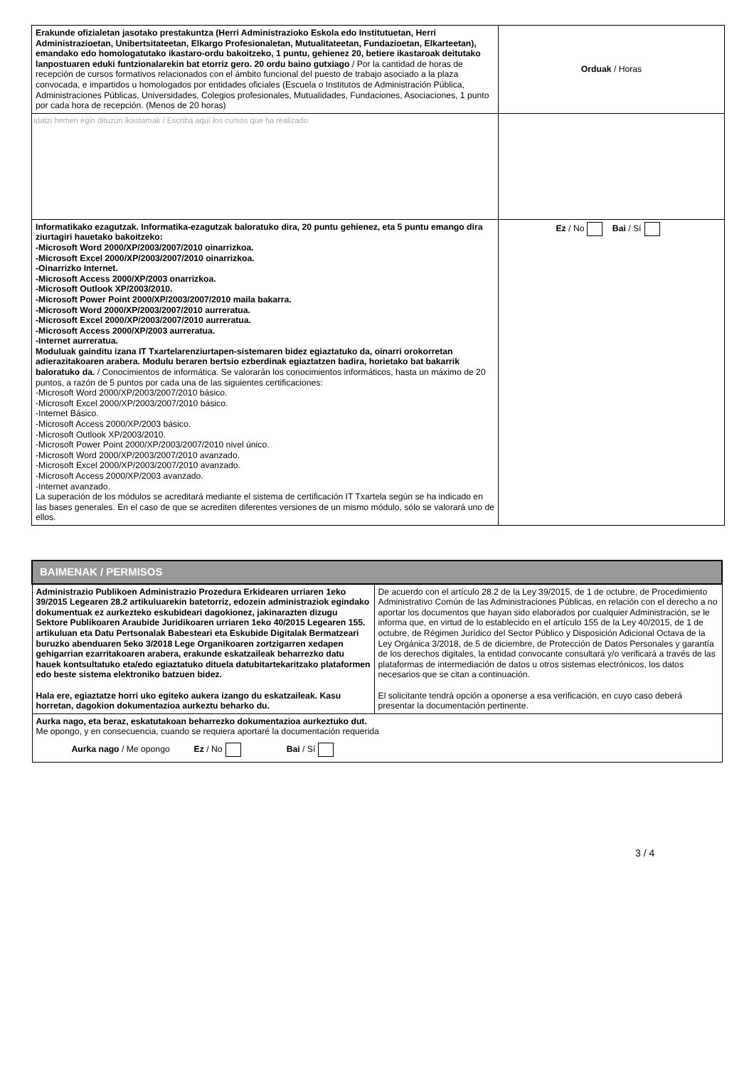| Erakunde ofizialetan jasotako prestakuntza (Herri Administrazioko Eskola edo Institutuetan, Herri Administrazioetan, Unibertsitateetan, Elkargo Profesionaletan, Mutualitateetan, Fundazioetan, Elkarteetan), emandako edo homologatutako ikastaro-ordu bakoitzeko, 1 puntu, gehienez 20, betiere ikastaroak deitutako lanpostuaren eduki funtzionalarekin bat etorriz gero. 20 ordu baino gutxiago / Por la cantidad de horas de recepción de cursos formativos relacionados con el ámbito funcional del puesto de trabajo asociado a la plaza convocada, e impartidos u homologados por entidades oficiales (Escuela o Institutos de Administración Pública, Administraciones Públicas, Universidades, Colegios profesionales, Mutualidades, Fundaciones, Asociaciones, 1 punto por cada hora de recepción. (Menos de 20 horas) | Orduak / Horas |
| Idatzi hemen egin dituzun ikastaroak / Escriba aquí los cursos que ha realizado | |
| Informatikako ezagutzak. Informatika-ezagutzak baloratuko dira, 20 puntu gehienez, eta 5 puntu emango dira ziurtagiri hauetako bakoitzeko: -Microsoft Word 2000/XP/2003/2007/2010 oinarrizkoa. -Microsoft Excel 2000/XP/2003/2007/2010 oinarrizkoa. -Oinarrizko Internet. -Microsoft Access 2000/XP/2003 onarrizkoa. -Microsoft Outlook XP/2003/2010. -Microsoft Power Point 2000/XP/2003/2007/2010 maila bakarra. -Microsoft Word 2000/XP/2003/2007/2010 aurreratua. -Microsoft Excel 2000/XP/2003/2007/2010 aurreratua. -Microsoft Access 2000/XP/2003 aurreratua. -Internet aurreratua. Moduluak gainditu izana IT Txartelarenziurtapen-sistemaren bidez egiaztatuko da, oinarri orokorretan adierazitakoaren arabera. Modulu beraren bertsio ezberdinak egiaztatzen badira, horietako bat bakarrik baloratuko da. / Conocimientos de informática. Se valorarán los conocimientos informáticos, hasta un máximo de 20 puntos, a razón de 5 puntos por cada una de las siguientes certificaciones: -Microsoft Word 2000/XP/2003/2007/2010 básico. -Microsoft Excel 2000/XP/2003/2007/2010 básico. -Internet Básico. -Microsoft Access 2000/XP/2003 básico. -Microsoft Outlook XP/2003/2010. -Microsoft Power Point 2000/XP/2003/2007/2010 nivel único. -Microsoft Word 2000/XP/2003/2007/2010 avanzado. -Microsoft Excel 2000/XP/2003/2007/2010 avanzado. -Microsoft Access 2000/XP/2003 avanzado. -Internet avanzado. La superación de los módulos se acreditará mediante el sistema de certificación IT Txartela según se ha indicado en las bases generales. En el caso de que se acrediten diferentes versiones de un mismo módulo, sólo se valorará uno de ellos. | Ez / No Bai / Sí |
| BAIMENAK / PERMISOS | |
| Administrazio Publikoen Administrazio Prozedura Erkidearen urriaren 1eko 39/2015 Legearen 28.2 artikuluarekin batetorriz, edozein administraziok egindako dokumentuak ez aurkezteko eskubideari dagokionez, jakinarazten dizugu Sektore Publikoaren Araubide Juridikoaren urriaren 1eko 40/2015 Legearen 155. artikuluan eta Datu Pertsonalak Babesteari eta Eskubide Digitalak Bermatzeari buruzko abenduaren 5eko 3/2018 Lege Organikoaren zortzigarren xedapen gehigarrian ezarritakoaren arabera, erakunde eskatzaileak beharrezko datu hauek kontsultatuko eta/edo egiaztatuko dituela datubitartekaritzako plataformen edo beste sistema elektroniko batzuen bidez. Hala ere, egiaztatze horri uko egiteko aukera izango du eskatzaileak. Kasu horretan, dagokion dokumentazioa aurkeztu beharko du. | De acuerdo con el artículo 28.2 de la Ley 39/2015, de 1 de octubre, de Procedimiento Administrativo Común de las Administraciones Públicas, en relación con el derecho a no aportar los documentos que hayan sido elaborados por cualquier Administración, se le informa que, en virtud de lo establecido en el artículo 155 de la Ley 40/2015, de 1 de octubre, de Régimen Jurídico del Sector Público y Disposición Adicional Octava de la Ley Orgánica 3/2018, de 5 de diciembre, de Protección de Datos Personales y garantía de los derechos digitales, la entidad convocante consultará y/o verificará a través de las plataformas de intermediación de datos u otros sistemas electrónicos, los datos necesarios que se citan a continuación. El solicitante tendrá opción a oponerse a esa verificación, en cuyo caso deberá presentar la documentación pertinente. |
| Aurka nago, eta beraz, eskatutakoan beharrezko dokumentazioa aurkeztuko dut. Me opongo, y en consecuencia, cuando se requiera aportaré la documentación requerida Aurka nago / Me opongo Ez / No Bai / Sí | |
3 / 4